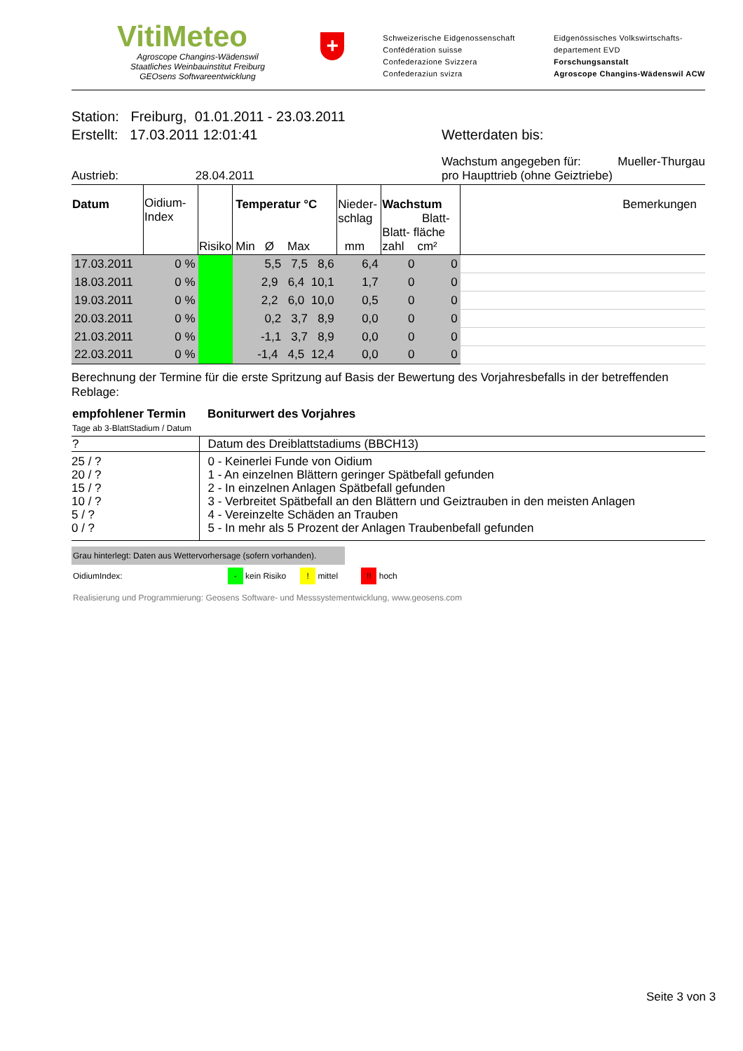VitiMeteo
Agroscope Changins-Wädenswil
Staatliches Weinbauinstitut Freiburg
GEOsens Softwareentwicklung
+
Schweizerische Eidgenossenschaft
Confédération suisse
Confederazione Svizzera
Confederaziun svizra
Eidgenössisches Volkswirtschafts-
departement EVD
Forschungsanstalt
Agroscope Changins-Wädenswil ACW
Station: Freiburg, 01.01.2011 - 23.03.2011
Erstellt: 17.03.2011 12:01:41 Wetterdaten bis:
Austrieb: 28.04.2011
Wachstum angegeben für: Mueller-Thurgau
pro Haupttrieb (ohne Geiztriebe)
| Datum | Oidium- Index | Risiko | Temperatur °C Min Ø Max | Nieder- schlag mm | Wachstum Blatt- Blatt- fläche zahl cm² | Bemerkungen |
| --- | --- | --- | --- | --- | --- | --- |
| 17.03.2011 | 0 % | | 5,5 7,5 8,6 | 6,4 | 0 0 | |
| 18.03.2011 | 0 % | | 2,9 6,4 10,1 | 1,7 | 0 0 | |
| 19.03.2011 | 0 % | | 2,2 6,0 10,0 | 0,5 | 0 0 | |
| 20.03.2011 | 0 % | | 0,2 3,7 8,9 | 0,0 | 0 0 | |
| 21.03.2011 | 0 % | | -1,1 3,7 8,9 | 0,0 | 0 0 | |
| 22.03.2011 | 0 % | | -1,4 4,5 12,4 | 0,0 | 0 0 | |
Berechnung der Termine für die erste Spritzung auf Basis der Bewertung des Vorjahresbefalls in der betreffenden Reblage:
| empfohlener Termin Tage ab 3-BlattStadium / Datum | Boniturwert des Vorjahres |
| ? | Datum des Dreiblattstadiums (BBCH13) |
| 25 / ? 20 / ? 15 / ? 10 / ? 5 / ? 0 / ? | 0 - Keinerlei Funde von Oidium 1 - An einzelnen Blättern geringer Spätbefall gefunden 2 - In einzelnen Anlagen Spätbefall gefunden 3 - Verbreitet Spätbefall an den Blättern und Geiztrauben in den meisten Anlagen 4 - Vereinzelte Schäden an Trauben 5 - In mehr als 5 Prozent der Anlagen Traubenbefall gefunden |
Grau hinterlegt: Daten aus Wettervorhersage (sofern vorhanden).
OidiumIndex: - kein Risiko ! mittel !! hoch
Realisierung und Programmierung: Geosens Software- und Messsystementwicklung, www.geosens.com
Seite 3 von 3